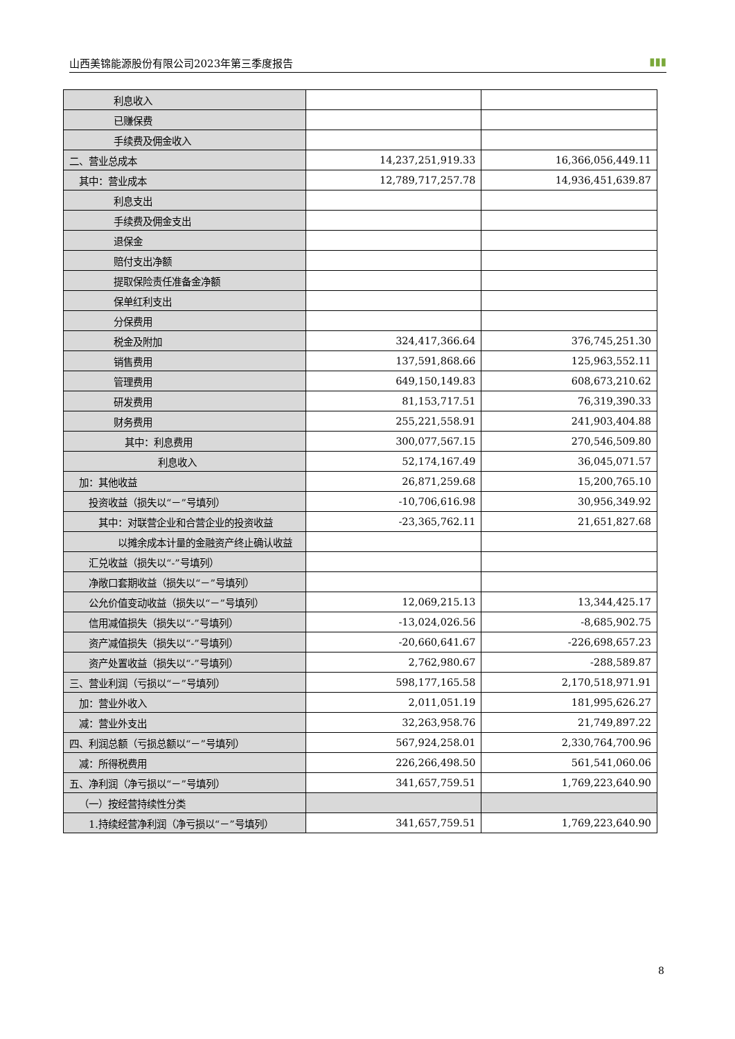山西美锦能源股份有限公司2023年第三季度报告 ▮▮▮
| 利息收入 | | |
| 已赚保费 | | |
| 手续费及佣金收入 | | |
| 二、营业总成本 | 14,237,251,919.33 | 16,366,056,449.11 |
| 其中：营业成本 | 12,789,717,257.78 | 14,936,451,639.87 |
| 利息支出 | | |
| 手续费及佣金支出 | | |
| 退保金 | | |
| 赔付支出净额 | | |
| 提取保险责任准备金净额 | | |
| 保单红利支出 | | |
| 分保费用 | | |
| 税金及附加 | 324,417,366.64 | 376,745,251.30 |
| 销售费用 | 137,591,868.66 | 125,963,552.11 |
| 管理费用 | 649,150,149.83 | 608,673,210.62 |
| 研发费用 | 81,153,717.51 | 76,319,390.33 |
| 财务费用 | 255,221,558.91 | 241,903,404.88 |
| 其中：利息费用 | 300,077,567.15 | 270,546,509.80 |
| 利息收入 | 52,174,167.49 | 36,045,071.57 |
| 加：其他收益 | 26,871,259.68 | 15,200,765.10 |
| 投资收益（损失以“－”号填列） | -10,706,616.98 | 30,956,349.92 |
| 其中：对联营企业和合营企业的投资收益 | -23,365,762.11 | 21,651,827.68 |
| 以摊余成本计量的金融资产终止确认收益 | | |
| 汇兑收益（损失以“-”号填列） | | |
| 净敞口套期收益（损失以“－”号填列） | | |
| 公允价值变动收益（损失以“－”号填列） | 12,069,215.13 | 13,344,425.17 |
| 信用减值损失（损失以“-”号填列） | -13,024,026.56 | -8,685,902.75 |
| 资产减值损失（损失以“-”号填列） | -20,660,641.67 | -226,698,657.23 |
| 资产处置收益（损失以“-”号填列） | 2,762,980.67 | -288,589.87 |
| 三、营业利润（亏损以“－”号填列） | 598,177,165.58 | 2,170,518,971.91 |
| 加：营业外收入 | 2,011,051.19 | 181,995,626.27 |
| 减：营业外支出 | 32,263,958.76 | 21,749,897.22 |
| 四、利润总额（亏损总额以“－”号填列） | 567,924,258.01 | 2,330,764,700.96 |
| 减：所得税费用 | 226,266,498.50 | 561,541,060.06 |
| 五、净利润（净亏损以“－”号填列） | 341,657,759.51 | 1,769,223,640.90 |
| （一）按经营持续性分类 | | |
| 1.持续经营净利润（净亏损以“－”号填列） | 341,657,759.51 | 1,769,223,640.90 |
8